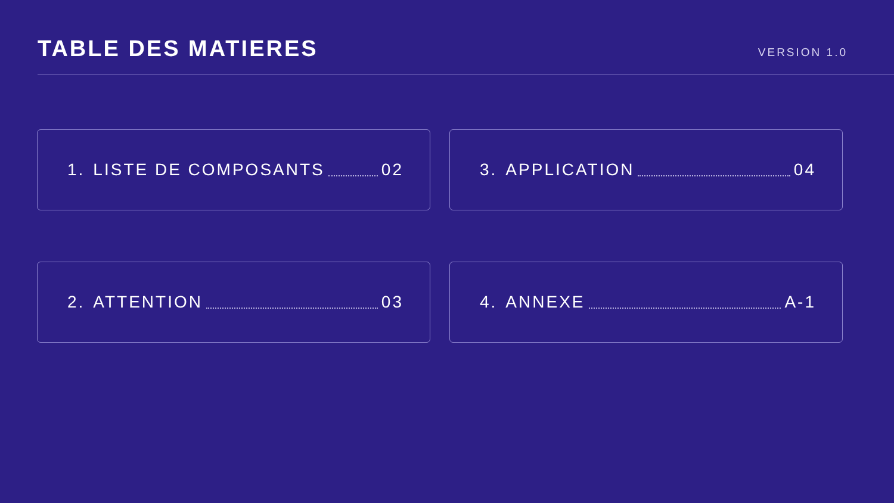TABLE DES MATIERES
VERSION 1.0
1. LISTE DE COMPOSANTS 02
3. APPLICATION 04
2. ATTENTION 03
4. ANNEXE A-1